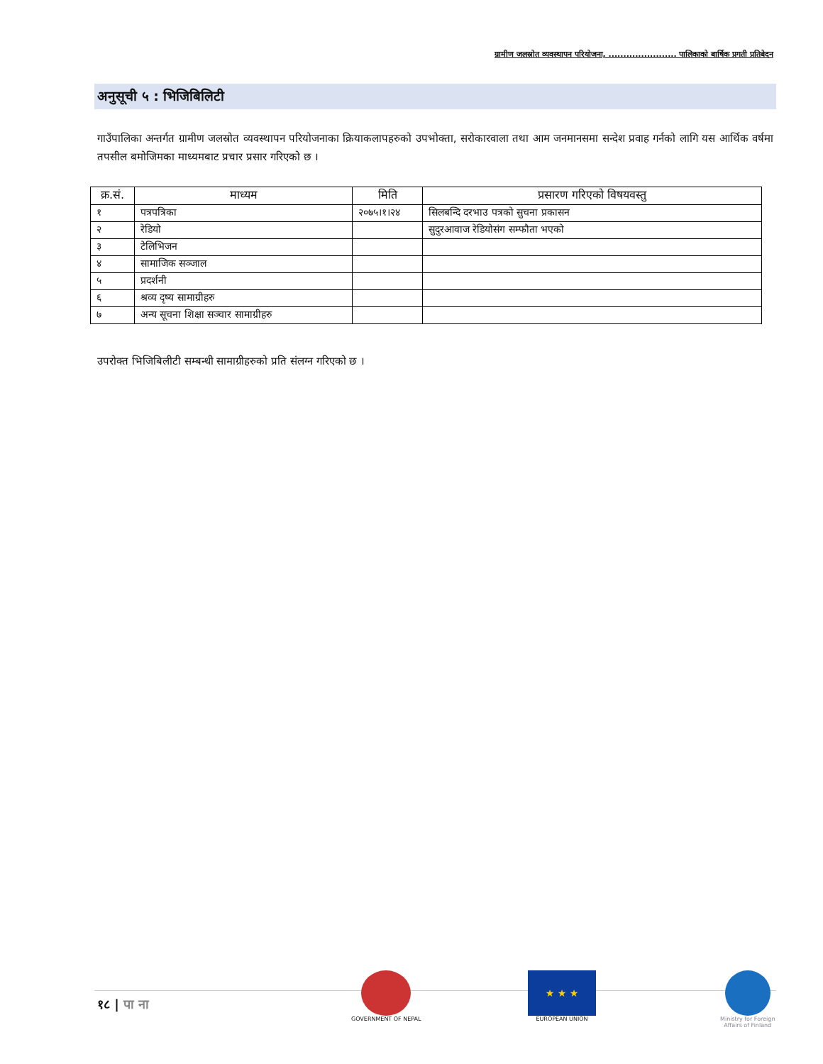ग्रामीण जलस्रोत व्यवस्थापन परियोजना, ....................... पालिकाको बार्षिक प्रगती प्रतिबेदन
अनुसूची ५ : भिजिबिलिटी
गाउँपालिका अन्तर्गत ग्रामीण जलस्रोत व्यवस्थापन परियोजनाका क्रियाकलापहरुको उपभोक्ता, सरोकारवाला तथा आम जनमानसमा सन्देश प्रवाह गर्नको लागि यस आर्थिक वर्षमा तपसील बमोजिमका माध्यमबाट प्रचार प्रसार गरिएको छ ।
| क्र.सं. | माध्यम | मिति | प्रसारण गरिएको विषयवस्तु |
| --- | --- | --- | --- |
| १ | पत्रपत्रिका | २०७५।१।२४ | सिलबन्दि दरभाउ पत्रको सुचना प्रकासन |
| २ | रेडियो | | सुदुरआवाज रेडियोसंग सम्फौता भएको |
| ३ | टेलिभिजन | | |
| ४ | सामाजिक सञ्जाल | | |
| ५ | प्रदर्शनी | | |
| ६ | श्रव्य दृष्य सामाग्रीहरु | | |
| ७ | अन्य सूचना शिक्षा सञ्चार सामाग्रीहरु | | |
उपरोक्त भिजिबिलीटी सम्बन्धी सामाग्रीहरुको प्रति संलग्न गरिएको छ ।
१८ | पा ना
GOVERNMENT OF NEPAL
★ ★ ★
EUROPEAN UNION
Ministry for Foreign
Affairs of Finland